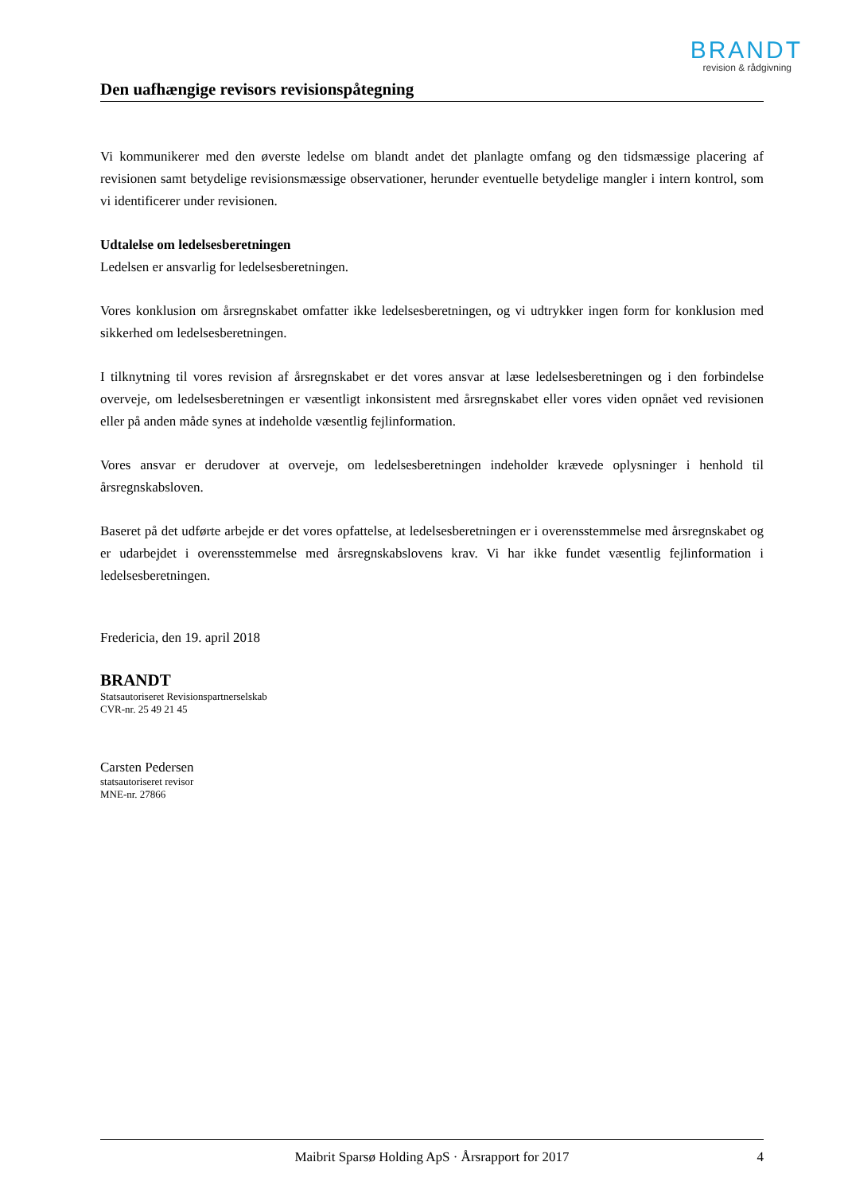BRANDT
revision & rådgivning
Den uafhængige revisors revisionspåtegning
Vi kommunikerer med den øverste ledelse om blandt andet det planlagte omfang og den tidsmæssige placering af revisionen samt betydelige revisionsmæssige observationer, herunder eventuelle betydelige mangler i intern kontrol, som vi identificerer under revisionen.
Udtalelse om ledelsesberetningen
Ledelsen er ansvarlig for ledelsesberetningen.
Vores konklusion om årsregnskabet omfatter ikke ledelsesberetningen, og vi udtrykker ingen form for konklusion med sikkerhed om ledelsesberetningen.
I tilknytning til vores revision af årsregnskabet er det vores ansvar at læse ledelsesberetningen og i den forbindelse overveje, om ledelsesberetningen er væsentligt inkonsistent med årsregnskabet eller vores viden opnået ved revisionen eller på anden måde synes at indeholde væsentlig fejlinformation.
Vores ansvar er derudover at overveje, om ledelsesberetningen indeholder krævede oplysninger i henhold til årsregnskabsloven.
Baseret på det udførte arbejde er det vores opfattelse, at ledelsesberetningen er i overensstemmelse med årsregnskabet og er udarbejdet i overensstemmelse med årsregnskabslovens krav. Vi har ikke fundet væsentlig fejlinformation i ledelsesberetningen.
Fredericia, den 19. april 2018
BRANDT
Statsautoriseret Revisionspartnerselskab
CVR-nr. 25 49 21 45
Carsten Pedersen
statsautoriseret revisor
MNE-nr. 27866
Maibrit Sparsø Holding ApS · Årsrapport for 2017 4